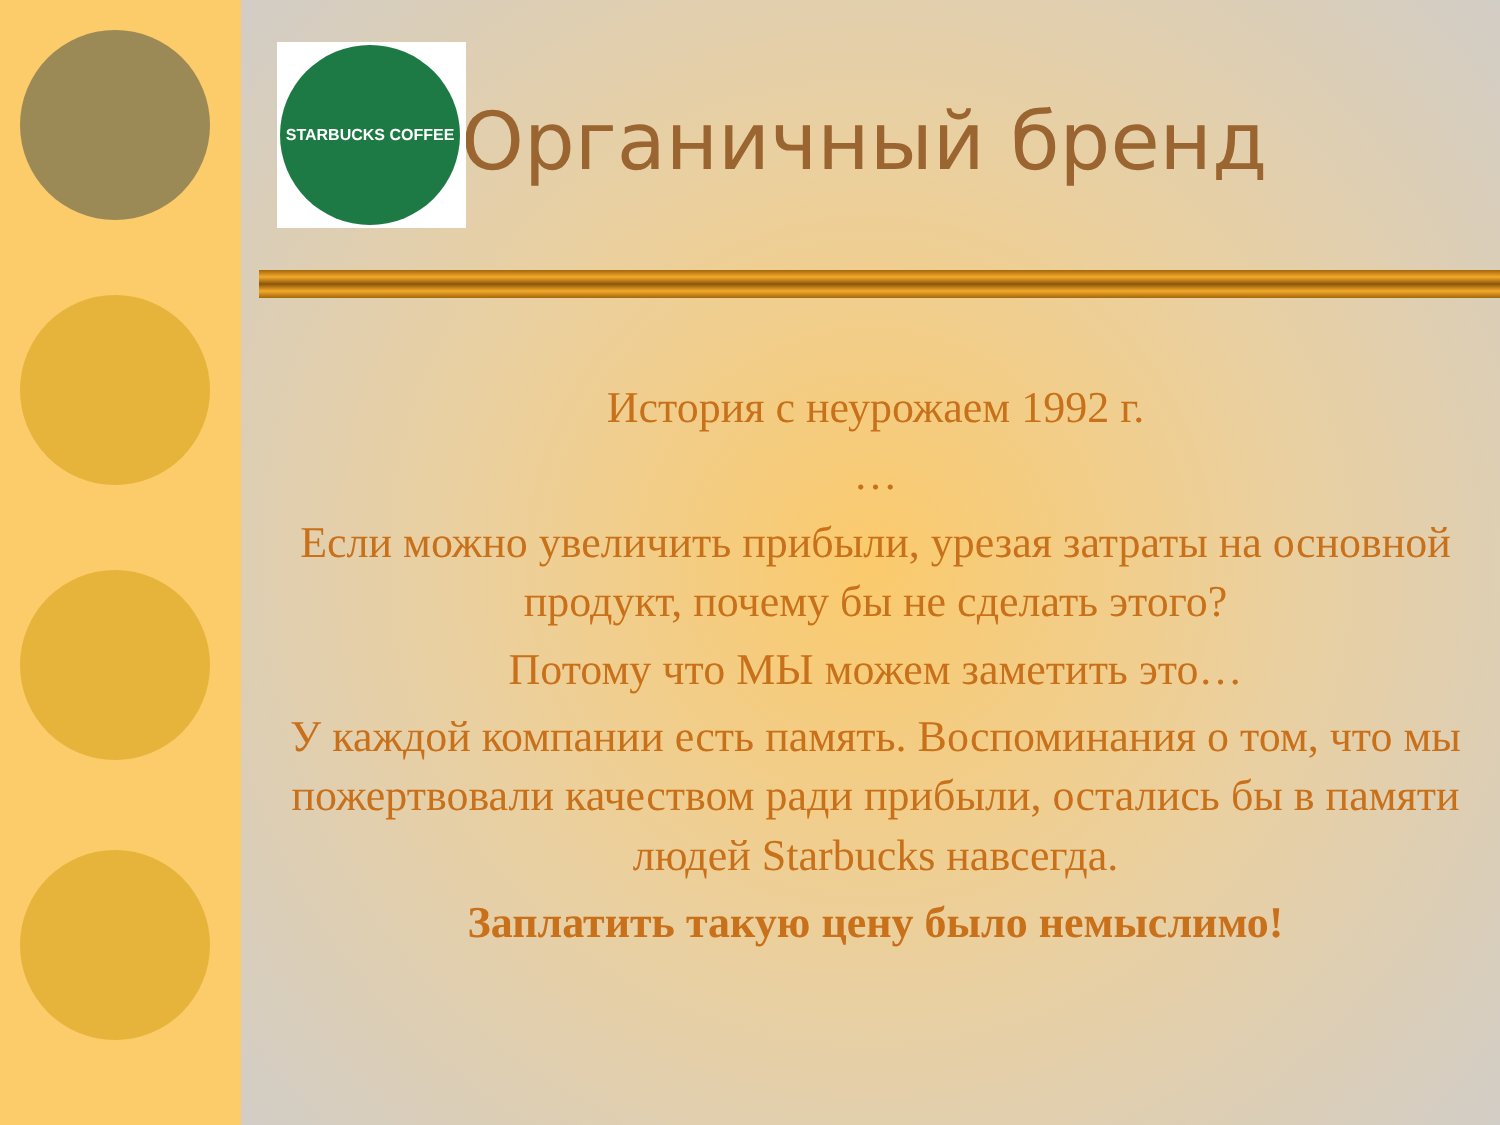STARBUCKS COFFEE
Органичный бренд
История с неурожаем 1992 г.
…
Если можно увеличить прибыли, урезая затраты на основной продукт, почему бы не сделать этого?
Потому что МЫ можем заметить это…
У каждой компании есть память. Воспоминания о том, что мы пожертвовали качеством ради прибыли, остались бы в памяти людей Starbucks навсегда.
Заплатить такую цену было немыслимо!